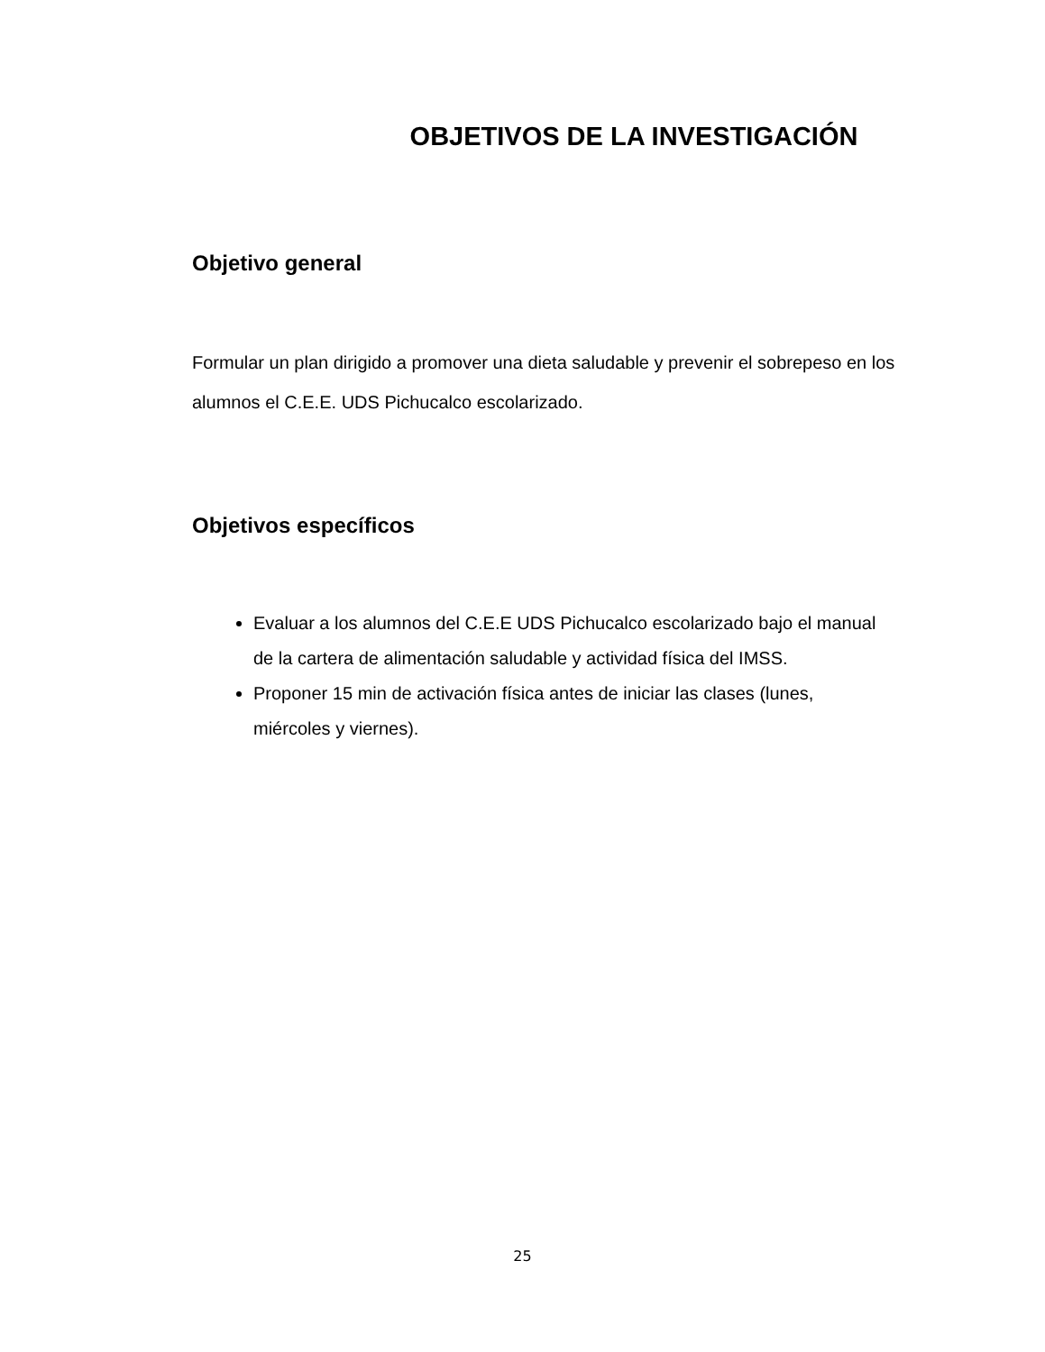OBJETIVOS DE LA INVESTIGACIÓN
Objetivo general
Formular un plan dirigido a promover una dieta saludable y prevenir el sobrepeso en los alumnos el C.E.E. UDS Pichucalco escolarizado.
Objetivos específicos
Evaluar a los alumnos del C.E.E UDS Pichucalco escolarizado bajo el manual de la cartera de alimentación saludable y actividad física del IMSS.
Proponer 15 min de activación física antes de iniciar las clases (lunes, miércoles y viernes).
25